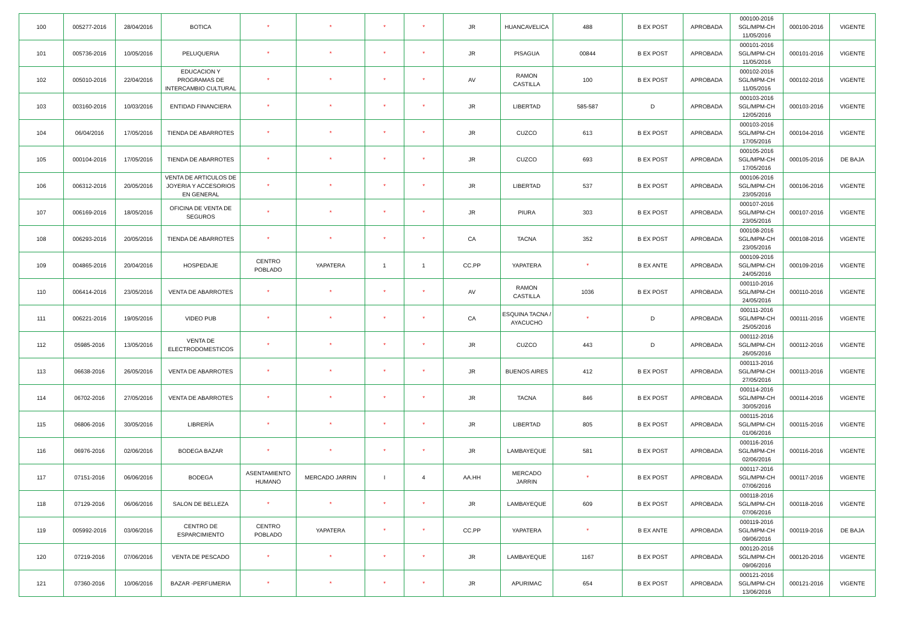| 100 | 005277-2016 | 28/04/2016 | BOTICA | * | * | * | * | JR | HUANCAVELICA | 488 | B EX POST | APROBADA | 000100-2016 SGL/MPM-CH 11/05/2016 | 000100-2016 | VIGENTE |
| 101 | 005736-2016 | 10/05/2016 | PELUQUERIA | * | * | * | * | JR | PISAGUA | 00844 | B EX POST | APROBADA | 000101-2016 SGL/MPM-CH 11/05/2016 | 000101-2016 | VIGENTE |
| 102 | 005010-2016 | 22/04/2016 | EDUCACION Y PROGRAMAS DE INTERCAMBIO CULTURAL | * | * | * | * | AV | RAMON CASTILLA | 100 | B EX POST | APROBADA | 000102-2016 SGL/MPM-CH 11/05/2016 | 000102-2016 | VIGENTE |
| 103 | 003160-2016 | 10/03/2016 | ENTIDAD FINANCIERA | * | * | * | * | JR | LIBERTAD | 585-587 | D | APROBADA | 000103-2016 SGL/MPM-CH 12/05/2016 | 000103-2016 | VIGENTE |
| 104 | 06/04/2016 | 17/05/2016 | TIENDA DE ABARROTES | * | * | * | * | JR | CUZCO | 613 | B EX POST | APROBADA | 000103-2016 SGL/MPM-CH 17/05/2016 | 000104-2016 | VIGENTE |
| 105 | 000104-2016 | 17/05/2016 | TIENDA DE ABARROTES | * | * | * | * | JR | CUZCO | 693 | B EX POST | APROBADA | 000105-2016 SGL/MPM-CH 17/05/2016 | 000105-2016 | DE BAJA |
| 106 | 006312-2016 | 20/05/2016 | VENTA DE ARTICULOS DE JOYERIA Y ACCESORIOS EN GENERAL | * | * | * | * | JR | LIBERTAD | 537 | B EX POST | APROBADA | 000106-2016 SGL/MPM-CH 23/05/2016 | 000106-2016 | VIGENTE |
| 107 | 006169-2016 | 18/05/2016 | OFICINA DE VENTA DE SEGUROS | * | * | * | * | JR | PIURA | 303 | B EX POST | APROBADA | 000107-2016 SGL/MPM-CH 23/05/2016 | 000107-2016 | VIGENTE |
| 108 | 006293-2016 | 20/05/2016 | TIENDA DE ABARROTES | * | * | * | * | CA | TACNA | 352 | B EX POST | APROBADA | 000108-2016 SGL/MPM-CH 23/05/2016 | 000108-2016 | VIGENTE |
| 109 | 004865-2016 | 20/04/2016 | HOSPEDAJE | CENTRO POBLADO | YAPATERA | 1 | 1 | CC.PP | YAPATERA | * | B EX ANTE | APROBADA | 000109-2016 SGL/MPM-CH 24/05/2016 | 000109-2016 | VIGENTE |
| 110 | 006414-2016 | 23/05/2016 | VENTA DE ABARROTES | * | * | * | * | AV | RAMON CASTILLA | 1036 | B EX POST | APROBADA | 000110-2016 SGL/MPM-CH 24/05/2016 | 000110-2016 | VIGENTE |
| 111 | 006221-2016 | 19/05/2016 | VIDEO PUB | * | * | * | * | CA | ESQUINA TACNA / AYACUCHO | * | D | APROBADA | 000111-2016 SGL/MPM-CH 25/05/2016 | 000111-2016 | VIGENTE |
| 112 | 05985-2016 | 13/05/2016 | VENTA DE ELECTRODOMESTICOS | * | * | * | * | JR | CUZCO | 443 | D | APROBADA | 000112-2016 SGL/MPM-CH 26/05/2016 | 000112-2016 | VIGENTE |
| 113 | 06638-2016 | 26/05/2016 | VENTA DE ABARROTES | * | * | * | * | JR | BUENOS AIRES | 412 | B EX POST | APROBADA | 000113-2016 SGL/MPM-CH 27/05/2016 | 000113-2016 | VIGENTE |
| 114 | 06702-2016 | 27/05/2016 | VENTA DE ABARROTES | * | * | * | * | JR | TACNA | 846 | B EX POST | APROBADA | 000114-2016 SGL/MPM-CH 30/05/2016 | 000114-2016 | VIGENTE |
| 115 | 06806-2016 | 30/05/2016 | LIBRERÍA | * | * | * | * | JR | LIBERTAD | 805 | B EX POST | APROBADA | 000115-2016 SGL/MPM-CH 01/06/2016 | 000115-2016 | VIGENTE |
| 116 | 06976-2016 | 02/06/2016 | BODEGA BAZAR | * | * | * | * | JR | LAMBAYEQUE | 581 | B EX POST | APROBADA | 000116-2016 SGL/MPM-CH 02/06/2016 | 000116-2016 | VIGENTE |
| 117 | 07151-2016 | 06/06/2016 | BODEGA | ASENTAMIENTO HUMANO | MERCADO JARRIN | I | 4 | AA.HH | MERCADO JARRIN | * | B EX POST | APROBADA | 000117-2016 SGL/MPM-CH 07/06/2016 | 000117-2016 | VIGENTE |
| 118 | 07129-2016 | 06/06/2016 | SALON DE BELLEZA | * | * | * | * | JR | LAMBAYEQUE | 609 | B EX POST | APROBADA | 000118-2016 SGL/MPM-CH 07/06/2016 | 000118-2016 | VIGENTE |
| 119 | 005992-2016 | 03/06/2016 | CENTRO DE ESPARCIMIENTO | CENTRO POBLADO | YAPATERA | * | * | CC.PP | YAPATERA | * | B EX ANTE | APROBADA | 000119-2016 SGL/MPM-CH 09/06/2016 | 000119-2016 | DE BAJA |
| 120 | 07219-2016 | 07/06/2016 | VENTA DE PESCADO | * | * | * | * | JR | LAMBAYEQUE | 1167 | B EX POST | APROBADA | 000120-2016 SGL/MPM-CH 09/06/2016 | 000120-2016 | VIGENTE |
| 121 | 07360-2016 | 10/06/2016 | BAZAR -PERFUMERIA | * | * | * | * | JR | APURIMAC | 654 | B EX POST | APROBADA | 000121-2016 SGL/MPM-CH 13/06/2016 | 000121-2016 | VIGENTE |